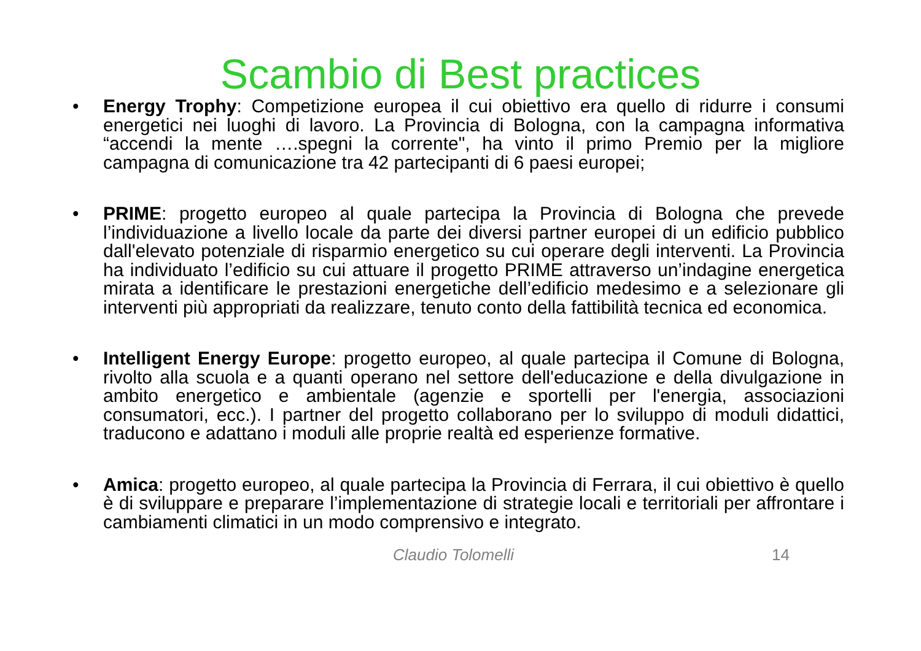Scambio di Best practices
• Energy Trophy: Competizione europea il cui obiettivo era quello di ridurre i consumi energetici nei luoghi di lavoro. La Provincia di Bologna, con la campagna informativa “accendi la mente ….spegni la corrente", ha vinto il primo Premio per la migliore campagna di comunicazione tra 42 partecipanti di 6 paesi europei;
• PRIME: progetto europeo al quale partecipa la Provincia di Bologna che prevede l’individuazione a livello locale da parte dei diversi partner europei di un edificio pubblico dall'elevato potenziale di risparmio energetico su cui operare degli interventi. La Provincia ha individuato l’edificio su cui attuare il progetto PRIME attraverso un’indagine energetica mirata a identificare le prestazioni energetiche dell’edificio medesimo e a selezionare gli interventi più appropriati da realizzare, tenuto conto della fattibilità tecnica ed economica.
• Intelligent Energy Europe: progetto europeo, al quale partecipa il Comune di Bologna, rivolto alla scuola e a quanti operano nel settore dell'educazione e della divulgazione in ambito energetico e ambientale (agenzie e sportelli per l'energia, associazioni consumatori, ecc.). I partner del progetto collaborano per lo sviluppo di moduli didattici, traducono e adattano i moduli alle proprie realtà ed esperienze formative.
• Amica: progetto europeo, al quale partecipa la Provincia di Ferrara, il cui obiettivo è quello è di sviluppare e preparare l’implementazione di strategie locali e territoriali per affrontare i cambiamenti climatici in un modo comprensivo e integrato.
Claudio Tolomelli 14